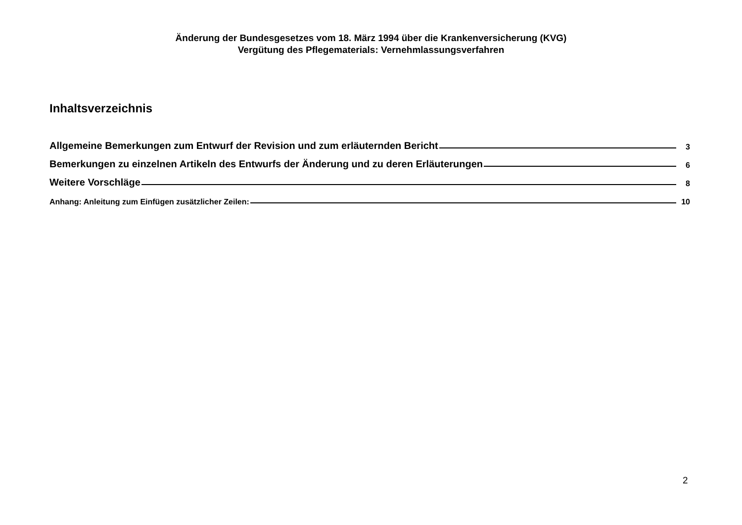Änderung der Bundesgesetzes vom 18. März 1994 über die Krankenversicherung (KVG)
Vergütung des Pflegematerials: Vernehmlassungsverfahren
Inhaltsverzeichnis
Allgemeine Bemerkungen zum Entwurf der Revision und zum erläuternden Bericht 3
Bemerkungen zu einzelnen Artikeln des Entwurfs der Änderung und zu deren Erläuterungen 6
Weitere Vorschläge 8
Anhang: Anleitung zum Einfügen zusätzlicher Zeilen: 10
2